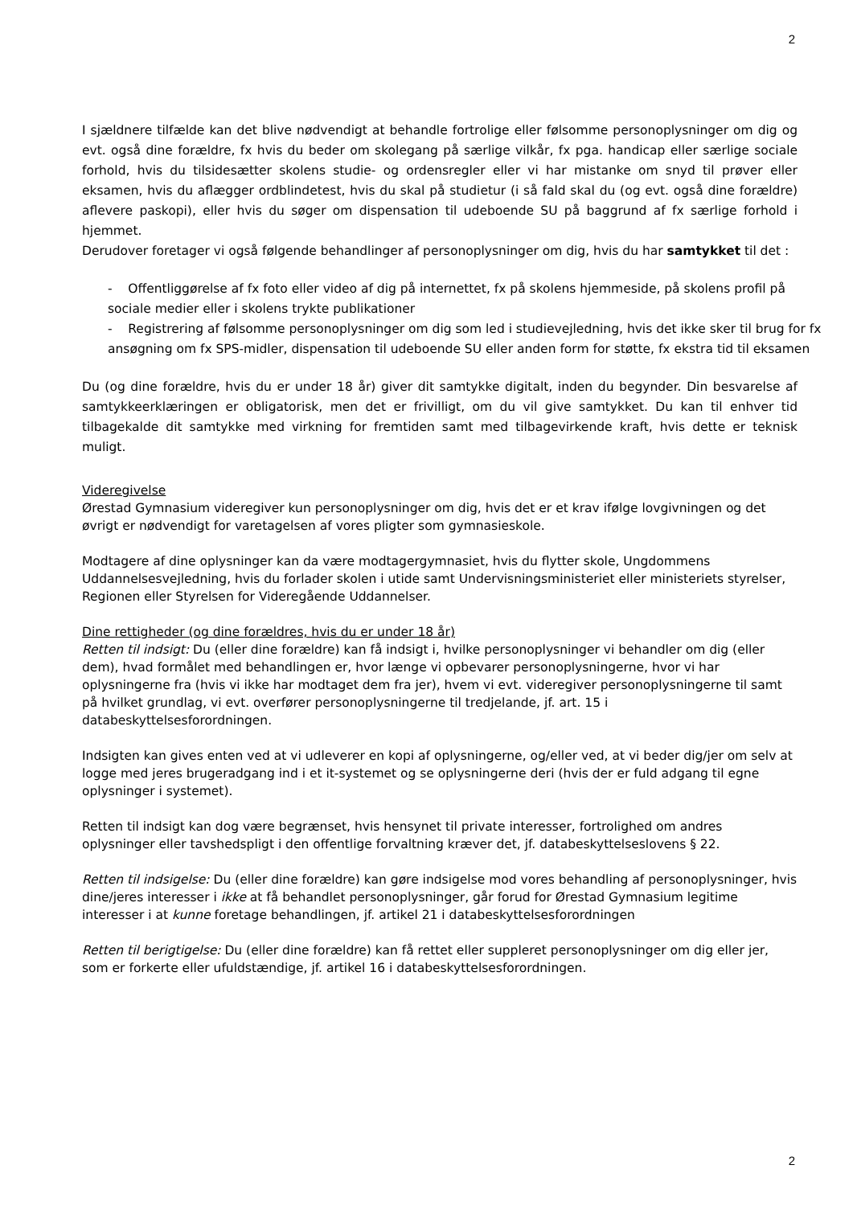2
I sjældnere tilfælde kan det blive nødvendigt at behandle fortrolige eller følsomme personoplysninger om dig og evt. også dine forældre, fx hvis du beder om skolegang på særlige vilkår, fx pga. handicap eller særlige sociale forhold, hvis du tilsidesætter skolens studie- og ordensregler eller vi har mistanke om snyd til prøver eller eksamen, hvis du aflægger ordblindetest, hvis du skal på studietur (i så fald skal du (og evt. også dine forældre) aflevere paskopi), eller hvis du søger om dispensation til udeboende SU på baggrund af fx særlige forhold i hjemmet.
Derudover foretager vi også følgende behandlinger af personoplysninger om dig, hvis du har samtykket til det :
- Offentliggørelse af fx foto eller video af dig på internettet, fx på skolens hjemmeside, på skolens profil på sociale medier eller i skolens trykte publikationer
- Registrering af følsomme personoplysninger om dig som led i studievejledning, hvis det ikke sker til brug for fx ansøgning om fx SPS-midler, dispensation til udeboende SU eller anden form for støtte, fx ekstra tid til eksamen
Du (og dine forældre, hvis du er under 18 år) giver dit samtykke digitalt, inden du begynder. Din besvarelse af samtykkeerklæringen er obligatorisk, men det er frivilligt, om du vil give samtykket. Du kan til enhver tid tilbagekalde dit samtykke med virkning for fremtiden samt med tilbagevirkende kraft, hvis dette er teknisk muligt.
Videregivelse
Ørestad Gymnasium videregiver kun personoplysninger om dig, hvis det er et krav ifølge lovgivningen og det øvrigt er nødvendigt for varetagelsen af vores pligter som gymnasieskole.
Modtagere af dine oplysninger kan da være modtagergymnasiet, hvis du flytter skole, Ungdommens Uddannelsesvejledning, hvis du forlader skolen i utide samt Undervisningsministeriet eller ministeriets styrelser, Regionen eller Styrelsen for Videregående Uddannelser.
Dine rettigheder (og dine forældres, hvis du er under 18 år)
Retten til indsigt: Du (eller dine forældre) kan få indsigt i, hvilke personoplysninger vi behandler om dig (eller dem), hvad formålet med behandlingen er, hvor længe vi opbevarer personoplysningerne, hvor vi har oplysningerne fra (hvis vi ikke har modtaget dem fra jer), hvem vi evt. videregiver personoplysningerne til samt på hvilket grundlag, vi evt. overfører personoplysningerne til tredjelande, jf. art. 15 i databeskyttelsesforordningen.
Indsigten kan gives enten ved at vi udleverer en kopi af oplysningerne, og/eller ved, at vi beder dig/jer om selv at logge med jeres brugeradgang ind i et it-systemet og se oplysningerne deri (hvis der er fuld adgang til egne oplysninger i systemet).
Retten til indsigt kan dog være begrænset, hvis hensynet til private interesser, fortrolighed om andres oplysninger eller tavshedspligt i den offentlige forvaltning kræver det, jf. databeskyttelseslovens § 22.
Retten til indsigelse: Du (eller dine forældre) kan gøre indsigelse mod vores behandling af personoplysninger, hvis dine/jeres interesser i ikke at få behandlet personoplysninger, går forud for Ørestad Gymnasium legitime interesser i at kunne foretage behandlingen, jf. artikel 21 i databeskyttelsesforordningen
Retten til berigtigelse: Du (eller dine forældre) kan få rettet eller suppleret personoplysninger om dig eller jer, som er forkerte eller ufuldstændige, jf. artikel 16 i databeskyttelsesforordningen.
2